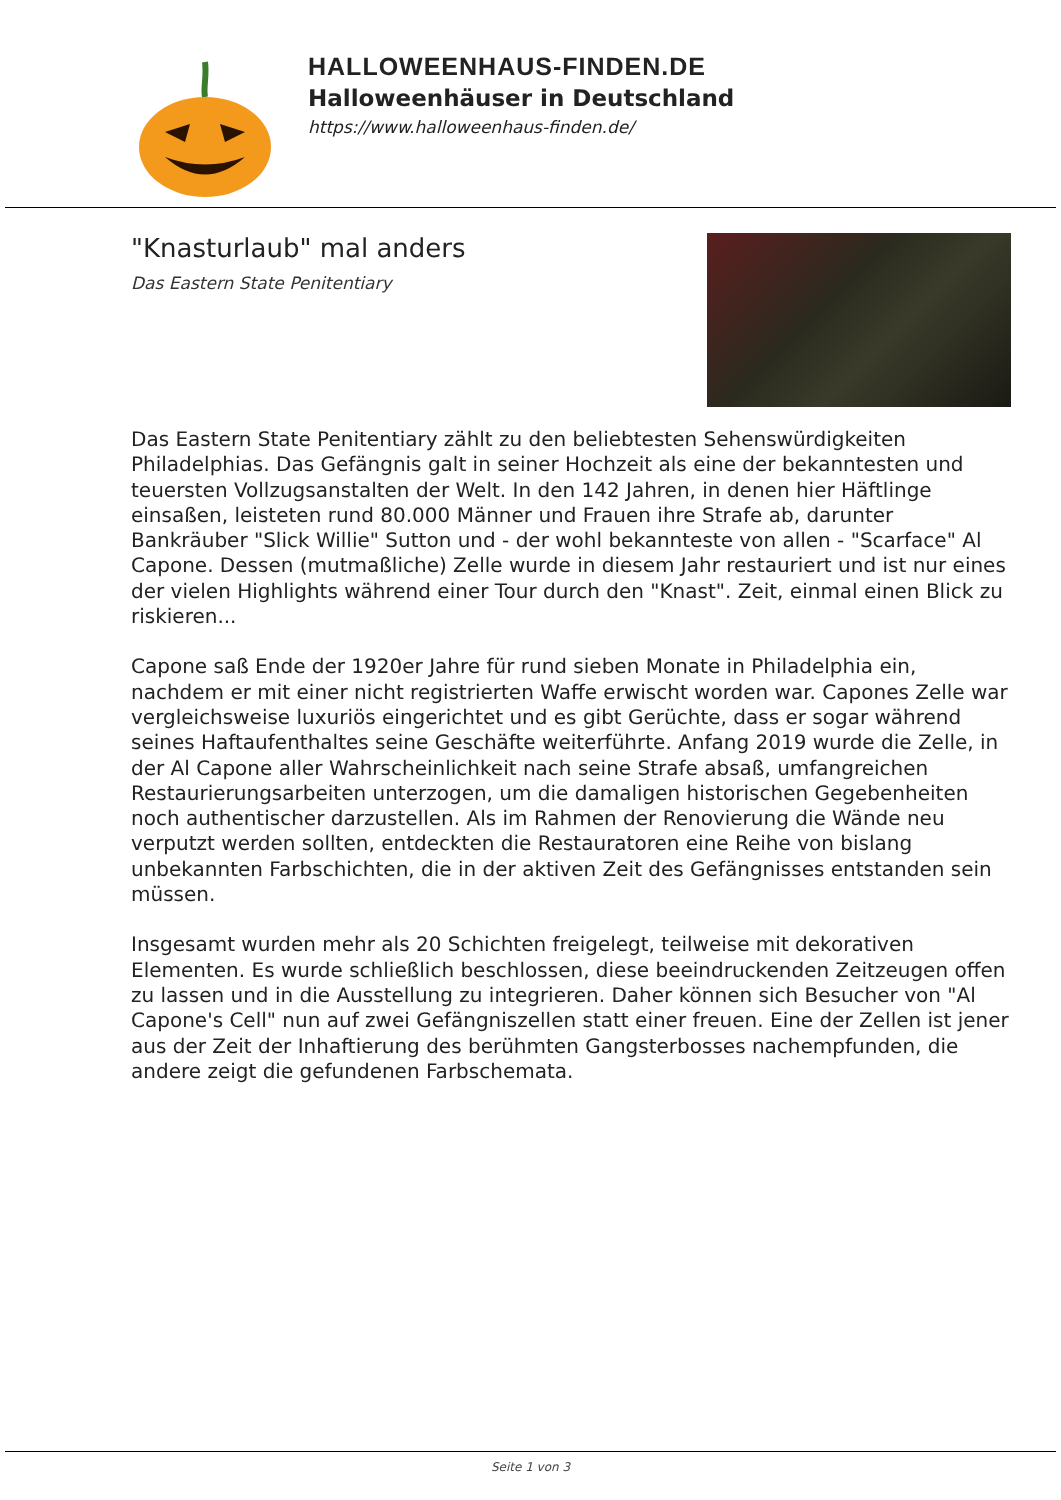HALLOWEENHAUS-FINDEN.DE
Halloweenhäuser in Deutschland
https://www.halloweenhaus-finden.de/
"Knasturlaub" mal anders
Das Eastern State Penitentiary
Das Eastern State Penitentiary zählt zu den beliebtesten Sehenswürdigkeiten Philadelphias. Das Gefängnis galt in seiner Hochzeit als eine der bekanntesten und teuersten Vollzugsanstalten der Welt. In den 142 Jahren, in denen hier Häftlinge einsaßen, leisteten rund 80.000 Männer und Frauen ihre Strafe ab, darunter Bankräuber "Slick Willie" Sutton und - der wohl bekannteste von allen - "Scarface" Al Capone. Dessen (mutmaßliche) Zelle wurde in diesem Jahr restauriert und ist nur eines der vielen Highlights während einer Tour durch den "Knast". Zeit, einmal einen Blick zu riskieren...
Capone saß Ende der 1920er Jahre für rund sieben Monate in Philadelphia ein, nachdem er mit einer nicht registrierten Waffe erwischt worden war. Capones Zelle war vergleichsweise luxuriös eingerichtet und es gibt Gerüchte, dass er sogar während seines Haftaufenthaltes seine Geschäfte weiterführte. Anfang 2019 wurde die Zelle, in der Al Capone aller Wahrscheinlichkeit nach seine Strafe absaß, umfangreichen Restaurierungsarbeiten unterzogen, um die damaligen historischen Gegebenheiten noch authentischer darzustellen. Als im Rahmen der Renovierung die Wände neu verputzt werden sollten, entdeckten die Restauratoren eine Reihe von bislang unbekannten Farbschichten, die in der aktiven Zeit des Gefängnisses entstanden sein müssen.
Insgesamt wurden mehr als 20 Schichten freigelegt, teilweise mit dekorativen Elementen. Es wurde schließlich beschlossen, diese beeindruckenden Zeitzeugen offen zu lassen und in die Ausstellung zu integrieren. Daher können sich Besucher von "Al Capone's Cell" nun auf zwei Gefängniszellen statt einer freuen. Eine der Zellen ist jener aus der Zeit der Inhaftierung des berühmten Gangsterbosses nachempfunden, die andere zeigt die gefundenen Farbschemata.
Seite 1 von 3